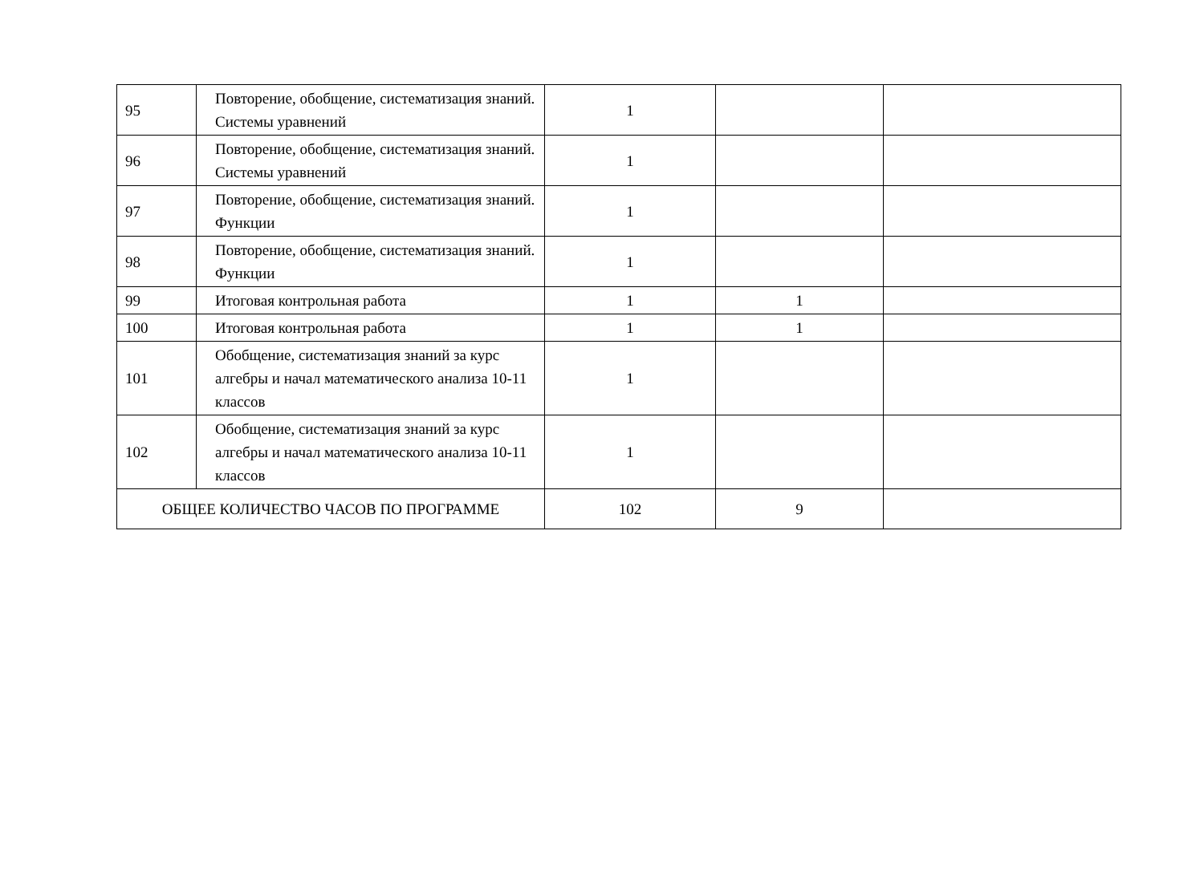| 95 | Повторение, обобщение, систематизация знаний. Системы уравнений | 1 | | |
| 96 | Повторение, обобщение, систематизация знаний. Системы уравнений | 1 | | |
| 97 | Повторение, обобщение, систематизация знаний. Функции | 1 | | |
| 98 | Повторение, обобщение, систематизация знаний. Функции | 1 | | |
| 99 | Итоговая контрольная работа | 1 | 1 | |
| 100 | Итоговая контрольная работа | 1 | 1 | |
| 101 | Обобщение, систематизация знаний за курс алгебры и начал математического анализа 10-11 классов | 1 | | |
| 102 | Обобщение, систематизация знаний за курс алгебры и начал математического анализа 10-11 классов | 1 | | |
| ОБЩЕЕ КОЛИЧЕСТВО ЧАСОВ ПО ПРОГРАММЕ | | 102 | 9 | |